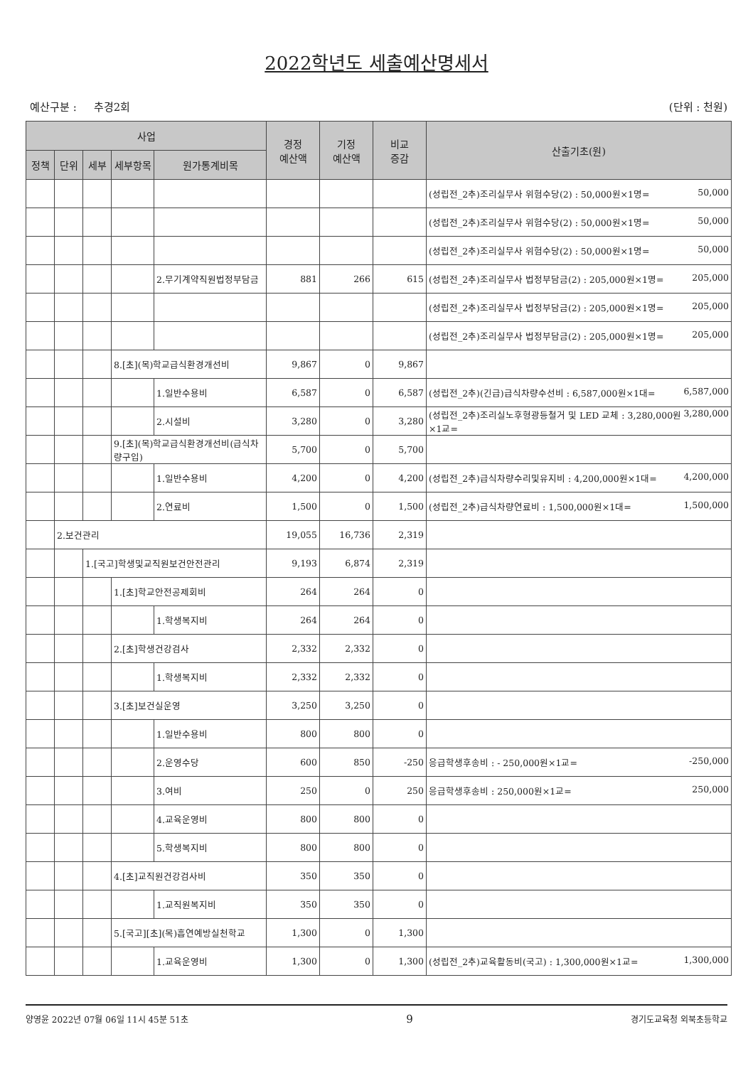2022학년도 세출예산명세서
예산구분 : 추경2회 (단위 : 천원)
| 사업 | | | | | 경정 예산액 | 기정 예산액 | 비교 증감 | 산출기초(원) |
| --- | --- | --- | --- | --- | --- | --- | --- | --- |
| 정책 | 단위 | 세부 | 세부항목 | 원가통계비목 | | | | |
| | | | | | | | | (성립전_2추)조리실무사 위험수당(2) : 50,000원×1명= 50,000 |
| | | | | | | | | (성립전_2추)조리실무사 위험수당(2) : 50,000원×1명= 50,000 |
| | | | | | | | | (성립전_2추)조리실무사 위험수당(2) : 50,000원×1명= 50,000 |
| | | | | 2.무기계약직원법정부담금 | 881 | 266 | 615 | (성립전_2추)조리실무사 법정부담금(2) : 205,000원×1명= 205,000 |
| | | | | | | | | (성립전_2추)조리실무사 법정부담금(2) : 205,000원×1명= 205,000 |
| | | | | | | | | (성립전_2추)조리실무사 법정부담금(2) : 205,000원×1명= 205,000 |
| | | | 8.[초](목)학교급식환경개선비 | | 9,867 | 0 | 9,867 | |
| | | | | 1.일반수용비 | 6,587 | 0 | 6,587 | (성립전_2추)(긴급)급식차량수선비 : 6,587,000원×1대= 6,587,000 |
| | | | | 2.시설비 | 3,280 | 0 | 3,280 | (성립전_2추)조리실노후형광등철거 및 LED 교체 : 3,280,000원×1교= 3,280,000 |
| | | | 9.[초](목)학교급식환경개선비(급식차량구입) | | 5,700 | 0 | 5,700 | |
| | | | | 1.일반수용비 | 4,200 | 0 | 4,200 | (성립전_2추)급식차량수리및유지비 : 4,200,000원×1대= 4,200,000 |
| | | | | 2.연료비 | 1,500 | 0 | 1,500 | (성립전_2추)급식차량연료비 : 1,500,000원×1대= 1,500,000 |
| | 2.보건관리 | | | | 19,055 | 16,736 | 2,319 | |
| | | 1.[국고]학생및교직원보건안전관리 | | | 9,193 | 6,874 | 2,319 | |
| | | | 1.[초]학교안전공제회비 | | 264 | 264 | 0 | |
| | | | | 1.학생복지비 | 264 | 264 | 0 | |
| | | | 2.[초]학생건강검사 | | 2,332 | 2,332 | 0 | |
| | | | | 1.학생복지비 | 2,332 | 2,332 | 0 | |
| | | | 3.[초]보건실운영 | | 3,250 | 3,250 | 0 | |
| | | | | 1.일반수용비 | 800 | 800 | 0 | |
| | | | | 2.운영수당 | 600 | 850 | -250 | 응급학생후송비 : - 250,000원×1교= -250,000 |
| | | | | 3.여비 | 250 | 0 | 250 | 응급학생후송비 : 250,000원×1교= 250,000 |
| | | | | 4.교육운영비 | 800 | 800 | 0 | |
| | | | | 5.학생복지비 | 800 | 800 | 0 | |
| | | | 4.[초]교직원건강검사비 | | 350 | 350 | 0 | |
| | | | | 1.교직원복지비 | 350 | 350 | 0 | |
| | | | 5.[국고][초](목)흡연예방실천학교 | | 1,300 | 0 | 1,300 | |
| | | | | 1.교육운영비 | 1,300 | 0 | 1,300 | (성립전_2추)교육활동비(국고) : 1,300,000원×1교= 1,300,000 |
양영윤 2022년 07월 06일 11시 45분 51초 9 경기도교육청 외북초등학교